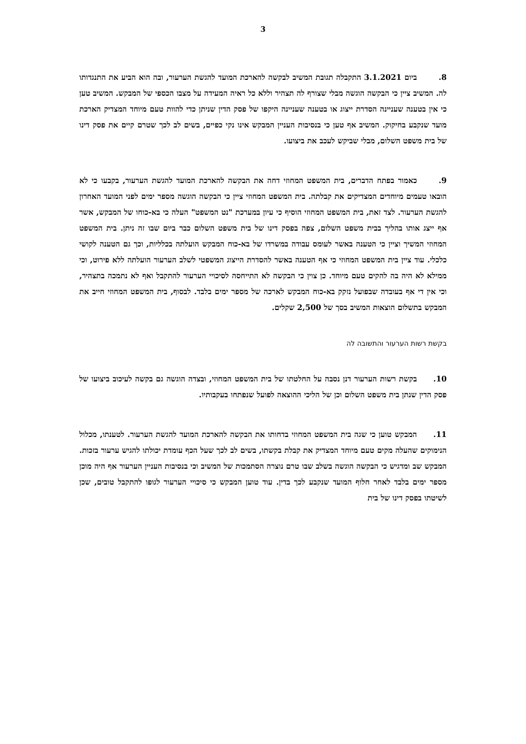3
8. ביום 3.1.2021 התקבלה תגובת המשיב לבקשה להארכת המועד להגשת הערעור, ובה הוא הביע את התנגדותו לה. המשיב ציין כי הבקשה הוגשה מבלי שצורף לה תצהיר וללא כל ראיה המעידה על מצבו הכספי של המבקש. המשיב טען כי אין בטענה שעניינה הסדרת ייצוג או בטענה שעניינה היקפו של פסק הדין שניתן כדי להוות טעם מיוחד המצדיק הארכת מועד שנקבע בחיקוק. המשיב אף טען כי בנסיבות העניין המבקש אינו נקי כפיים, בשים לב לכך שטרם קיים את פסק דינו של בית משפט השלום, מבלי שביקש לעכב את ביצועו.
9. כאמור בפתח הדברים, בית המשפט המחוזי דחה את הבקשה להארכת המועד להגשת הערעור, בקבעו כי לא הובאו טעמים מיוחדים המצדיקים את קבלתה. בית המשפט המחוזי ציין כי הבקשה הוגשה מספר ימים לפני המועד האחרון להגשת הערעור. לצד זאת, בית המשפט המחוזי הוסיף כי עיון במערכת "נט המשפט" העלה כי בא-כוחו של המבקש, אשר אף ייצג אותו בהליך בבית משפט השלום, צפה בפסק דינו של בית משפט השלום כבר ביום שבו זה ניתן. בית המשפט המחוזי המשיך וציין כי הטענה באשר לעומס עבודה במשרדו של בא-כוח המבקש הועלתה בכלליות, וכך גם הטענה לקושי כלכלי. עוד ציין בית המשפט המחוזי כי אף הטענה באשר להסדרת הייצוג המשפטי לשלב הערעור הועלתה ללא פירוט, וכי ממילא לא היה בה להקים טעם מיוחד. כן צוין כי הבקשה לא התייחסה לסיכויי הערעור להתקבל ואף לא נתמכה בתצהיר, וכי אין די אף בעובדה שבפועל נזקק בא-כוח המבקש לארכה של מספר ימים בלבד. לבסוף, בית המשפט המחוזי חייב את המבקש בתשלום הוצאות המשיב בסך של 2,500 שקלים.
בקשת רשות הערעור והתשובה לה
10. בקשת רשות הערעור דנן נסבה על החלטתו של בית המשפט המחוזי, ובצדה הוגשה גם בקשה לעיכוב ביצועו של פסק הדין שנתן בית משפט השלום וכן של הליכי ההוצאה לפועל שנפתחו בעקבותיו.
11. המבקש טוען כי שגה בית המשפט המחוזי בדחותו את הבקשה להארכת המועד להגשת הערעור. לטענתו, מכלול הנימוקים שהעלה מקים טעם מיוחד המצדיק את קבלת בקשתו, בשים לב לכך שעל הכף עומדת יכולתו להגיש ערעור בזכות. המבקש שב ומדגיש כי הבקשה הוגשה בשלב שבו טרם נוצרה הסתמכות של המשיב וכי בנסיבות העניין הערעור אף היה מוכן מספר ימים בלבד לאחר חלוף המועד שנקבע לכך בדין. עוד טוען המבקש כי סיכויי הערעור לגופו להתקבל טובים, שכן לשיטתו בפסק דינו של בית